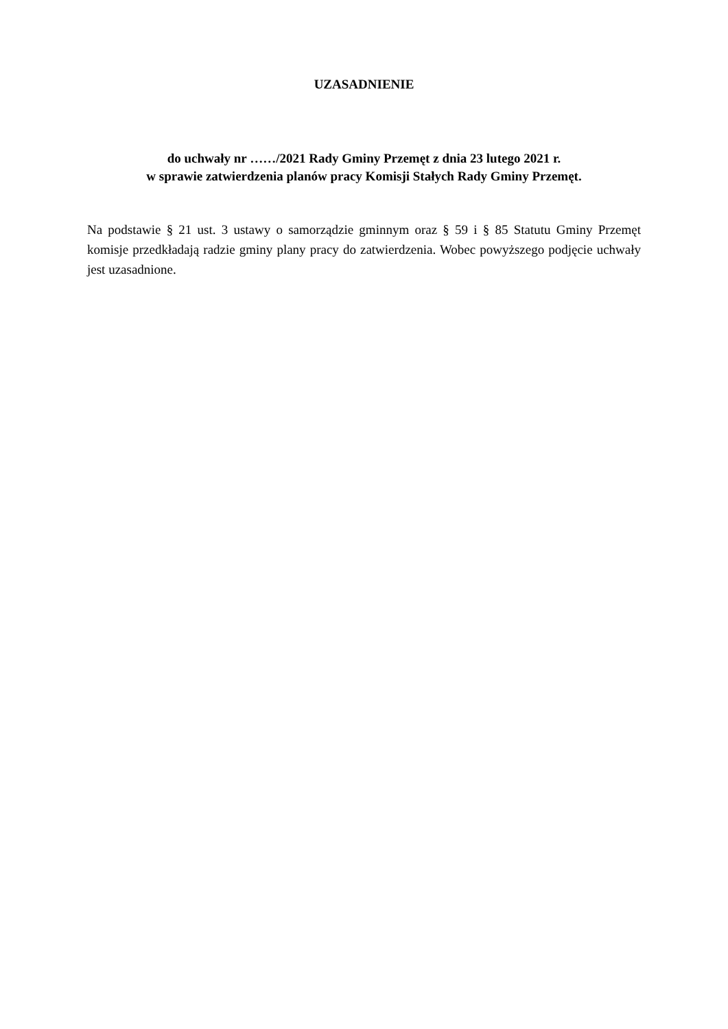UZASADNIENIE
do uchwały nr ……/2021 Rady Gminy Przemęt z dnia 23 lutego 2021 r.
w sprawie zatwierdzenia planów pracy Komisji Stałych Rady Gminy Przemęt.
Na podstawie § 21 ust. 3 ustawy o samorządzie gminnym oraz § 59 i § 85 Statutu Gminy Przemęt komisje przedkładają radzie gminy plany pracy do zatwierdzenia. Wobec powyższego podjęcie uchwały jest uzasadnione.